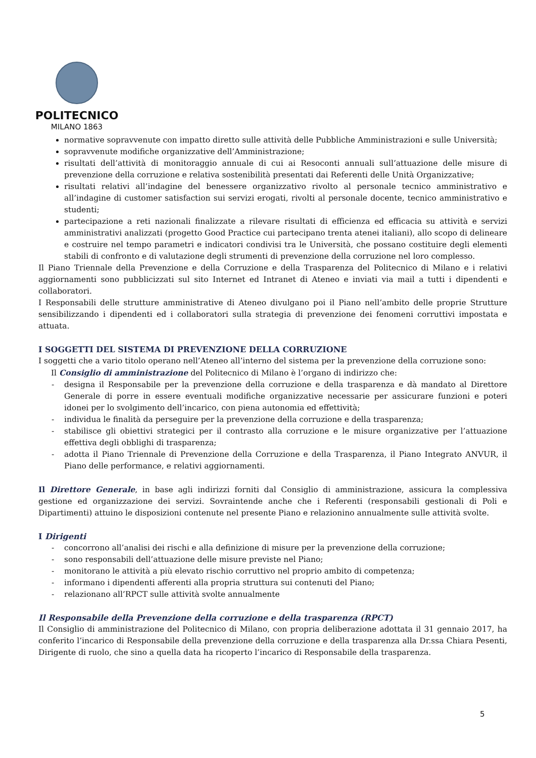POLITECNICO
MILANO 1863
normative sopravvenute con impatto diretto sulle attività delle Pubbliche Amministrazioni e sulle Università;
sopravvenute modifiche organizzative dell’Amministrazione;
risultati dell’attività di monitoraggio annuale di cui ai Resoconti annuali sull’attuazione delle misure di prevenzione della corruzione e relativa sostenibilità presentati dai Referenti delle Unità Organizzative;
risultati relativi all’indagine del benessere organizzativo rivolto al personale tecnico amministrativo e all’indagine di customer satisfaction sui servizi erogati, rivolti al personale docente, tecnico amministrativo e studenti;
partecipazione a reti nazionali finalizzate a rilevare risultati di efficienza ed efficacia su attività e servizi amministrativi analizzati (progetto Good Practice cui partecipano trenta atenei italiani), allo scopo di delineare e costruire nel tempo parametri e indicatori condivisi tra le Università, che possano costituire degli elementi stabili di confronto e di valutazione degli strumenti di prevenzione della corruzione nel loro complesso.
Il Piano Triennale della Prevenzione e della Corruzione e della Trasparenza del Politecnico di Milano e i relativi aggiornamenti sono pubblicizzati sul sito Internet ed Intranet di Ateneo e inviati via mail a tutti i dipendenti e collaboratori.
I Responsabili delle strutture amministrative di Ateneo divulgano poi il Piano nell’ambito delle proprie Strutture sensibilizzando i dipendenti ed i collaboratori sulla strategia di prevenzione dei fenomeni corruttivi impostata e attuata.
I SOGGETTI DEL SISTEMA DI PREVENZIONE DELLA CORRUZIONE
I soggetti che a vario titolo operano nell’Ateneo all’interno del sistema per la prevenzione della corruzione sono:
Il Consiglio di amministrazione del Politecnico di Milano è l’organo di indirizzo che:
- designa il Responsabile per la prevenzione della corruzione e della trasparenza e dà mandato al Direttore Generale di porre in essere eventuali modifiche organizzative necessarie per assicurare funzioni e poteri idonei per lo svolgimento dell’incarico, con piena autonomia ed effettività;
- individua le finalità da perseguire per la prevenzione della corruzione e della trasparenza;
- stabilisce gli obiettivi strategici per il contrasto alla corruzione e le misure organizzative per l’attuazione effettiva degli obblighi di trasparenza;
- adotta il Piano Triennale di Prevenzione della Corruzione e della Trasparenza, il Piano Integrato ANVUR, il Piano delle performance, e relativi aggiornamenti.
Il Direttore Generale, in base agli indirizzi forniti dal Consiglio di amministrazione, assicura la complessiva gestione ed organizzazione dei servizi. Sovraintende anche che i Referenti (responsabili gestionali di Poli e Dipartimenti) attuino le disposizioni contenute nel presente Piano e relazionino annualmente sulle attività svolte.
I Dirigenti
- concorrono all’analisi dei rischi e alla definizione di misure per la prevenzione della corruzione;
- sono responsabili dell’attuazione delle misure previste nel Piano;
- monitorano le attività a più elevato rischio corruttivo nel proprio ambito di competenza;
- informano i dipendenti afferenti alla propria struttura sui contenuti del Piano;
- relazionano all’RPCT sulle attività svolte annualmente
Il Responsabile della Prevenzione della corruzione e della trasparenza (RPCT)
Il Consiglio di amministrazione del Politecnico di Milano, con propria deliberazione adottata il 31 gennaio 2017, ha conferito l’incarico di Responsabile della prevenzione della corruzione e della trasparenza alla Dr.ssa Chiara Pesenti, Dirigente di ruolo, che sino a quella data ha ricoperto l’incarico di Responsabile della trasparenza.
5